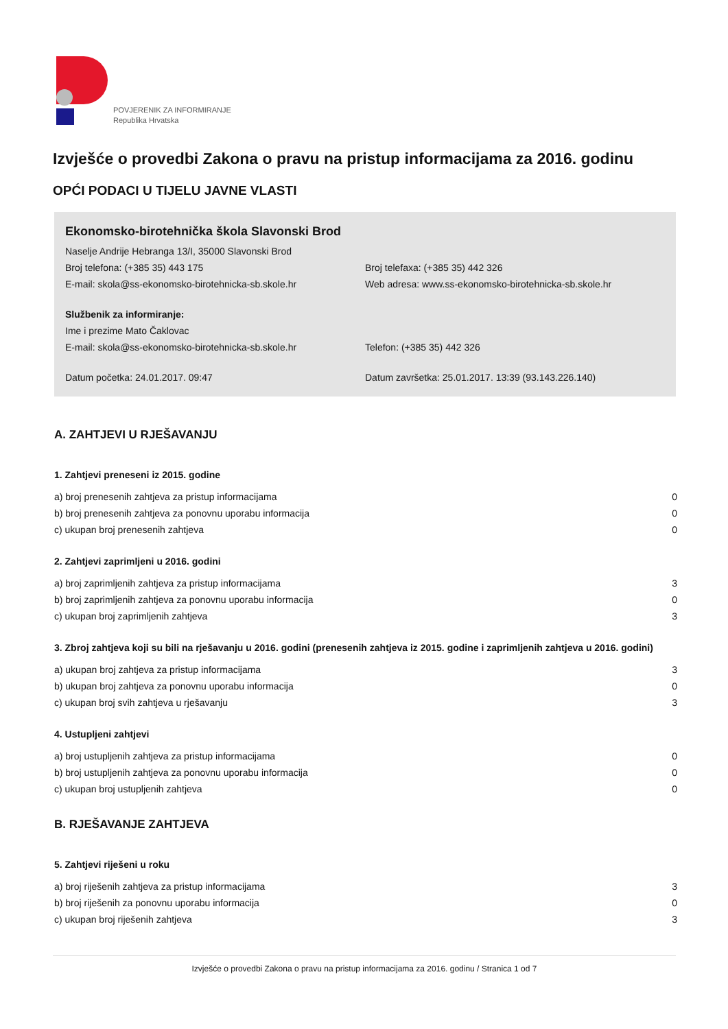POVJERENIK ZA INFORMIRANJE
Republika Hrvatska
Izvješće o provedbi Zakona o pravu na pristup informacijama za 2016. godinu
OPĆI PODACI U TIJELU JAVNE VLASTI
Ekonomsko-birotehnička škola Slavonski Brod
Naselje Andrije Hebranga 13/I, 35000 Slavonski Brod
Broj telefona: (+385 35) 443 175
Broj telefaxa: (+385 35) 442 326
E-mail: skola@ss-ekonomsko-birotehnicka-sb.skole.hr
Web adresa: www.ss-ekonomsko-birotehnicka-sb.skole.hr
Službenik za informiranje:
Ime i prezime Mato Čaklovac
E-mail: skola@ss-ekonomsko-birotehnicka-sb.skole.hr
Telefon: (+385 35) 442 326
Datum početka: 24.01.2017. 09:47
Datum završetka: 25.01.2017. 13:39 (93.143.226.140)
A. ZAHTJEVI U RJEŠAVANJU
1. Zahtjevi preneseni iz 2015. godine
| a) broj prenesenih zahtjeva za pristup informacijama | 0 |
| b) broj prenesenih zahtjeva za ponovnu uporabu informacija | 0 |
| c) ukupan broj prenesenih zahtjeva | 0 |
2. Zahtjevi zaprimljeni u 2016. godini
| a) broj zaprimljenih zahtjeva za pristup informacijama | 3 |
| b) broj zaprimljenih zahtjeva za ponovnu uporabu informacija | 0 |
| c) ukupan broj zaprimljenih zahtjeva | 3 |
3. Zbroj zahtjeva koji su bili na rješavanju u 2016. godini (prenesenih zahtjeva iz 2015. godine i zaprimljenih zahtjeva u 2016. godini)
| a) ukupan broj zahtjeva za pristup informacijama | 3 |
| b) ukupan broj zahtjeva za ponovnu uporabu informacija | 0 |
| c) ukupan broj svih zahtjeva u rješavanju | 3 |
4. Ustupljeni zahtjevi
| a) broj ustupljenih zahtjeva za pristup informacijama | 0 |
| b) broj ustupljenih zahtjeva za ponovnu uporabu informacija | 0 |
| c) ukupan broj ustupljenih zahtjeva | 0 |
B. RJEŠAVANJE ZAHTJEVA
5. Zahtjevi riješeni u roku
| a) broj riješenih zahtjeva za pristup informacijama | 3 |
| b) broj riješenih za ponovnu uporabu informacija | 0 |
| c) ukupan broj riješenih zahtjeva | 3 |
Izvješće o provedbi Zakona o pravu na pristup informacijama za 2016. godinu / Stranica 1 od 7